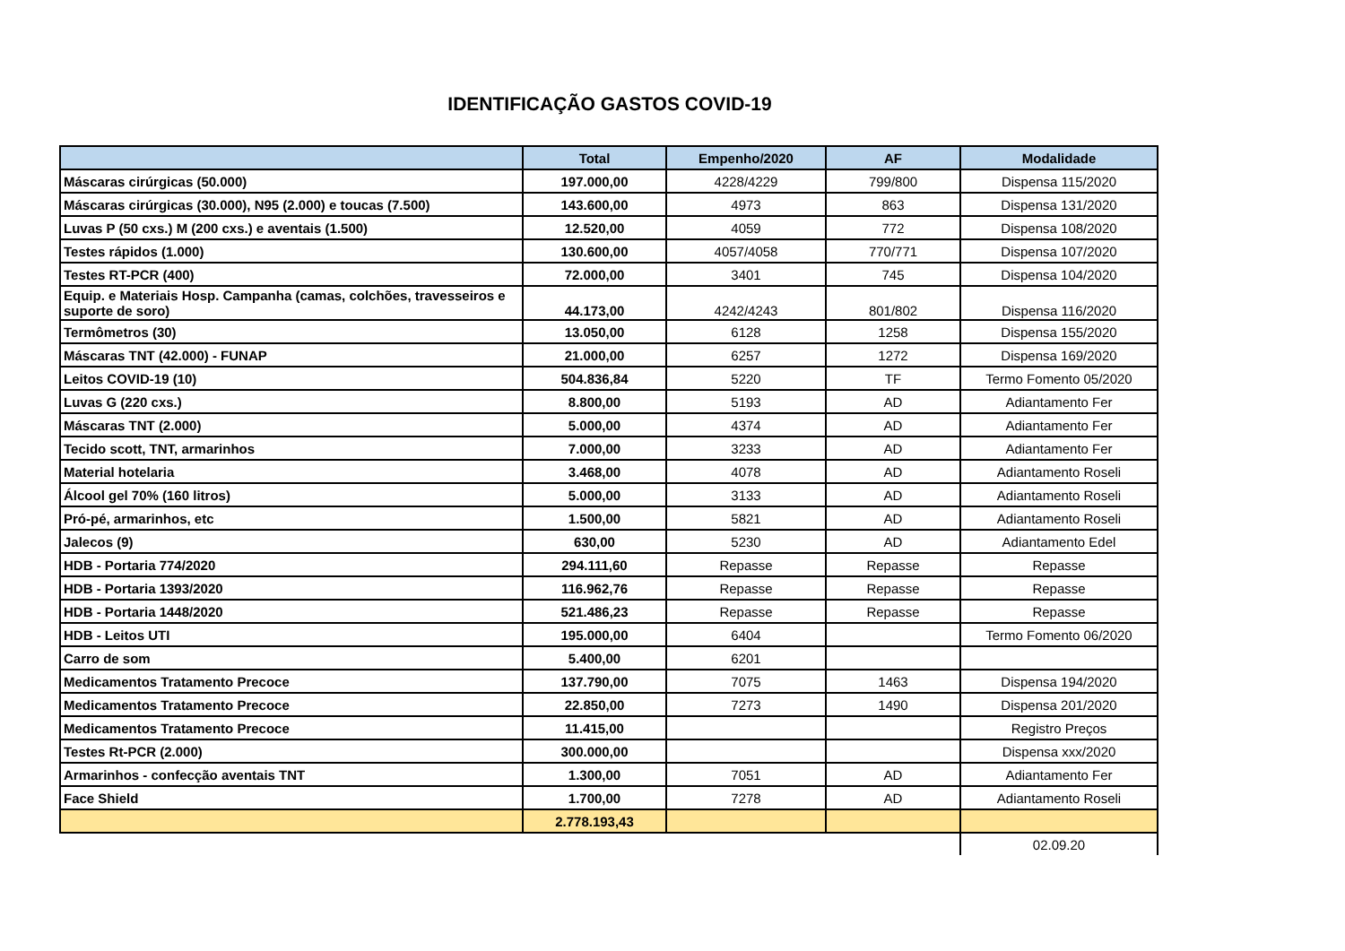IDENTIFICAÇÃO GASTOS COVID-19
| | Total | Empenho/2020 | AF | Modalidade |
| --- | --- | --- | --- | --- |
| Máscaras cirúrgicas (50.000) | 197.000,00 | 4228/4229 | 799/800 | Dispensa 115/2020 |
| Máscaras cirúrgicas (30.000), N95 (2.000) e toucas (7.500) | 143.600,00 | 4973 | 863 | Dispensa 131/2020 |
| Luvas P (50 cxs.) M (200 cxs.) e aventais (1.500) | 12.520,00 | 4059 | 772 | Dispensa 108/2020 |
| Testes rápidos (1.000) | 130.600,00 | 4057/4058 | 770/771 | Dispensa 107/2020 |
| Testes RT-PCR (400) | 72.000,00 | 3401 | 745 | Dispensa 104/2020 |
| Equip. e Materiais Hosp. Campanha (camas, colchões, travesseiros e suporte de soro) | 44.173,00 | 4242/4243 | 801/802 | Dispensa 116/2020 |
| Termômetros (30) | 13.050,00 | 6128 | 1258 | Dispensa 155/2020 |
| Máscaras TNT (42.000) - FUNAP | 21.000,00 | 6257 | 1272 | Dispensa 169/2020 |
| Leitos COVID-19 (10) | 504.836,84 | 5220 | TF | Termo Fomento 05/2020 |
| Luvas G (220 cxs.) | 8.800,00 | 5193 | AD | Adiantamento Fer |
| Máscaras TNT (2.000) | 5.000,00 | 4374 | AD | Adiantamento Fer |
| Tecido scott, TNT, armarinhos | 7.000,00 | 3233 | AD | Adiantamento Fer |
| Material hotelaria | 3.468,00 | 4078 | AD | Adiantamento Roseli |
| Álcool gel 70% (160 litros) | 5.000,00 | 3133 | AD | Adiantamento Roseli |
| Pró-pé, armarinhos, etc | 1.500,00 | 5821 | AD | Adiantamento Roseli |
| Jalecos (9) | 630,00 | 5230 | AD | Adiantamento Edel |
| HDB - Portaria 774/2020 | 294.111,60 | Repasse | Repasse | Repasse |
| HDB - Portaria 1393/2020 | 116.962,76 | Repasse | Repasse | Repasse |
| HDB - Portaria 1448/2020 | 521.486,23 | Repasse | Repasse | Repasse |
| HDB - Leitos UTI | 195.000,00 | 6404 | | Termo Fomento 06/2020 |
| Carro de som | 5.400,00 | 6201 | | |
| Medicamentos Tratamento Precoce | 137.790,00 | 7075 | 1463 | Dispensa 194/2020 |
| Medicamentos Tratamento Precoce | 22.850,00 | 7273 | 1490 | Dispensa 201/2020 |
| Medicamentos Tratamento Precoce | 11.415,00 | | | Registro Preços |
| Testes Rt-PCR (2.000) | 300.000,00 | | | Dispensa xxx/2020 |
| Armarinhos - confecção aventais TNT | 1.300,00 | 7051 | AD | Adiantamento Fer |
| Face Shield | 1.700,00 | 7278 | AD | Adiantamento Roseli |
| | 2.778.193,43 | | | |
| | | | | 02.09.20 |